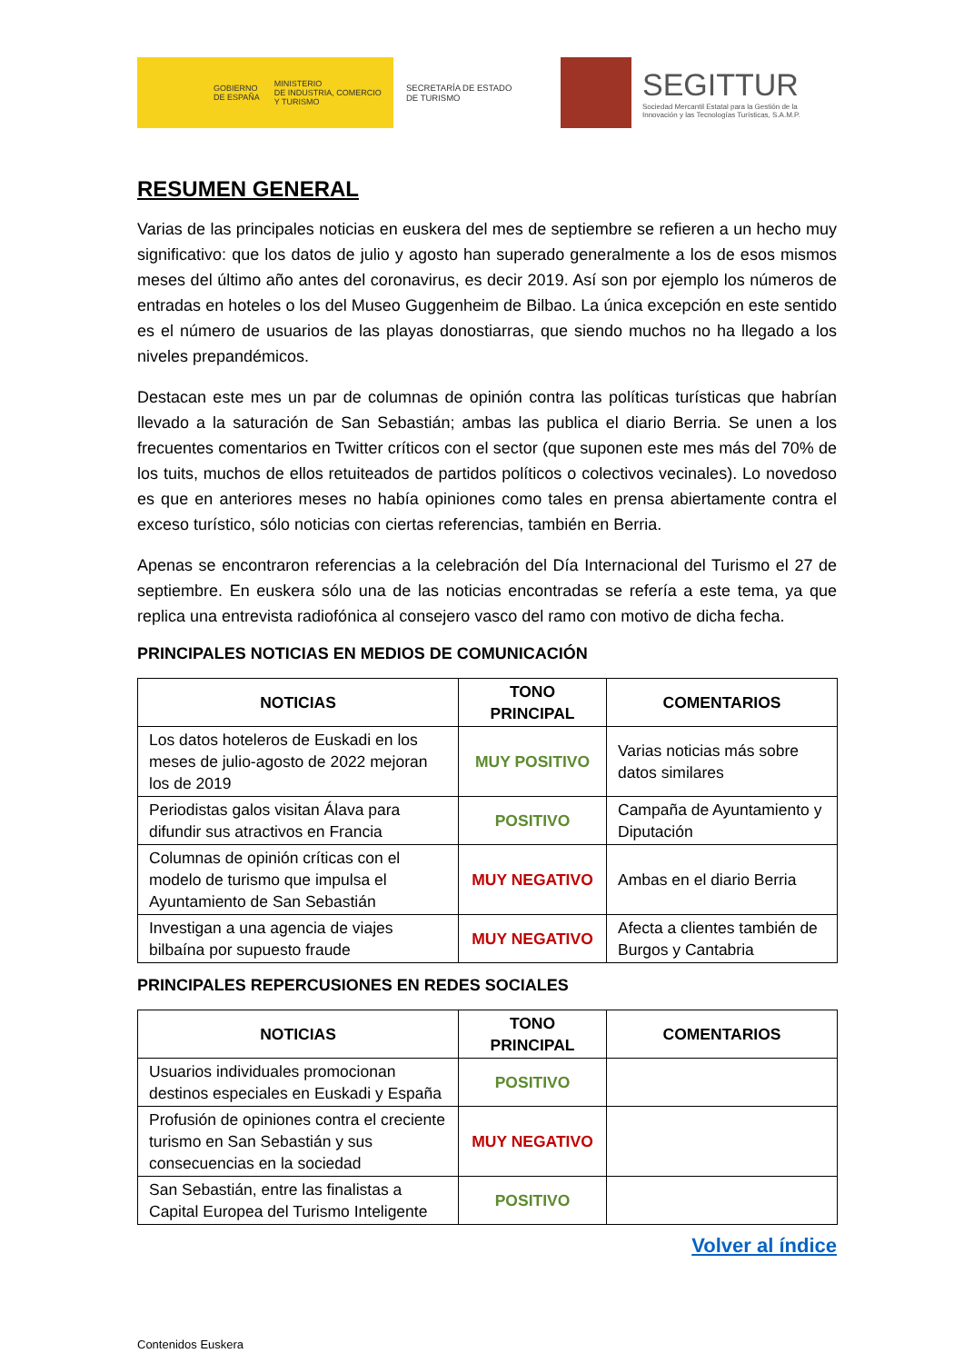GOBIERNO
DE ESPAÑA
MINISTERIO
DE INDUSTRIA, COMERCIO
Y TURISMO
SECRETARÍA DE ESTADO
DE TURISMO
SEGITTUR
Sociedad Mercantil Estatal para la Gestión de la
Innovación y las Tecnologías Turísticas, S.A.M.P.
RESUMEN GENERAL
Varias de las principales noticias en euskera del mes de septiembre se refieren a un hecho muy significativo: que los datos de julio y agosto han superado generalmente a los de esos mismos meses del último año antes del coronavirus, es decir 2019. Así son por ejemplo los números de entradas en hoteles o los del Museo Guggenheim de Bilbao. La única excepción en este sentido es el número de usuarios de las playas donostiarras, que siendo muchos no ha llegado a los niveles prepandémicos.
Destacan este mes un par de columnas de opinión contra las políticas turísticas que habrían llevado a la saturación de San Sebastián; ambas las publica el diario Berria. Se unen a los frecuentes comentarios en Twitter críticos con el sector (que suponen este mes más del 70% de los tuits, muchos de ellos retuiteados de partidos políticos o colectivos vecinales). Lo novedoso es que en anteriores meses no había opiniones como tales en prensa abiertamente contra el exceso turístico, sólo noticias con ciertas referencias, también en Berria.
Apenas se encontraron referencias a la celebración del Día Internacional del Turismo el 27 de septiembre. En euskera sólo una de las noticias encontradas se refería a este tema, ya que replica una entrevista radiofónica al consejero vasco del ramo con motivo de dicha fecha.
PRINCIPALES NOTICIAS EN MEDIOS DE COMUNICACIÓN
| NOTICIAS | TONO PRINCIPAL | COMENTARIOS |
| --- | --- | --- |
| Los datos hoteleros de Euskadi en los meses de julio-agosto de 2022 mejoran los de 2019 | MUY POSITIVO | Varias noticias más sobre datos similares |
| Periodistas galos visitan Álava para difundir sus atractivos en Francia | POSITIVO | Campaña de Ayuntamiento y Diputación |
| Columnas de opinión críticas con el modelo de turismo que impulsa el Ayuntamiento de San Sebastián | MUY NEGATIVO | Ambas en el diario Berria |
| Investigan a una agencia de viajes bilbaína por supuesto fraude | MUY NEGATIVO | Afecta a clientes también de Burgos y Cantabria |
PRINCIPALES REPERCUSIONES EN REDES SOCIALES
| NOTICIAS | TONO PRINCIPAL | COMENTARIOS |
| --- | --- | --- |
| Usuarios individuales promocionan destinos especiales en Euskadi y España | POSITIVO | |
| Profusión de opiniones contra el creciente turismo en San Sebastián y sus consecuencias en la sociedad | MUY NEGATIVO | |
| San Sebastián, entre las finalistas a Capital Europea del Turismo Inteligente | POSITIVO | |
Volver al índice
Contenidos Euskera